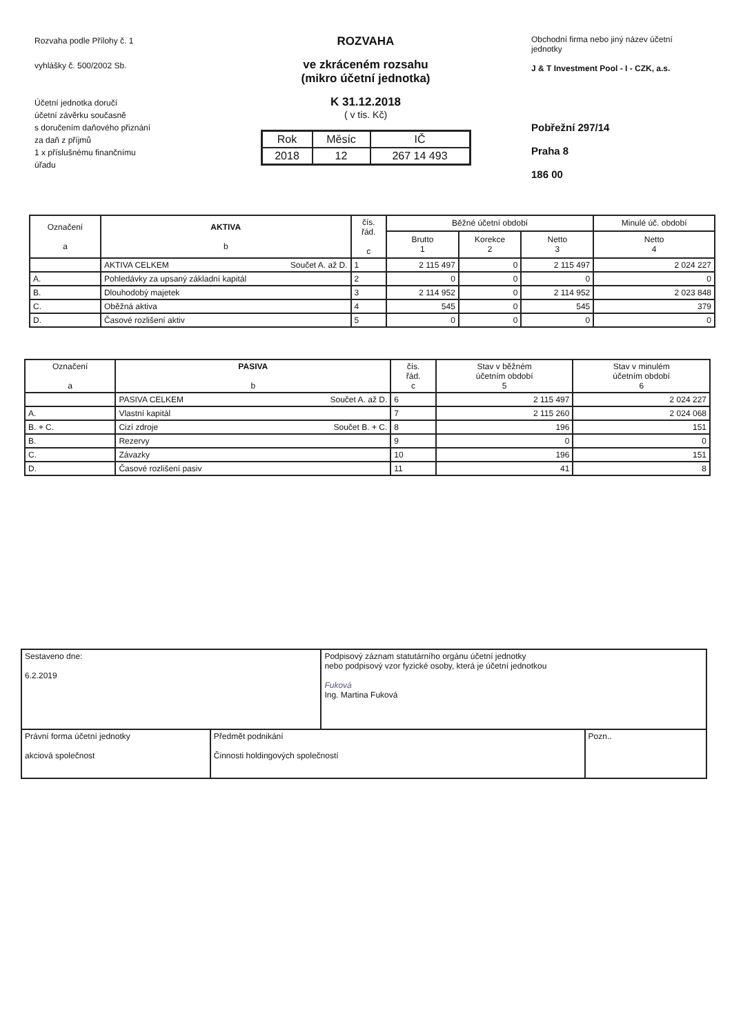Rozvaha podle Přílohy č. 1
vyhlášky č. 500/2002 Sb.
Účetní jednotka doručí
účetní závěrku současně
s doručením daňového přiznání
za daň z příjmů
1 x příslušnému finančnímu
úřadu
ROZVAHA
ve zkráceném rozsahu
(mikro účetní jednotka)
K 31.12.2018
( v tis. Kč)
| Rok | Měsíc | IČ |
| 2018 | 12 | 267 14 493 |
Obchodní firma nebo jiný název účetní jednotky
J & T Investment Pool - I - CZK, a.s.
Pobřežní 297/14
Praha 8
186 00
| Označení a | AKTIVA b | čís. řád. c | Běžné účetní období | | | Minulé úč. období |
| --- | --- | --- | --- | --- | --- | --- |
| | | | Brutto 1 | Korekce 2 | Netto 3 | Netto 4 |
| | AKTIVA CELKEM Součet A. až D. | 1 | 2 115 497 | 0 | 2 115 497 | 2 024 227 |
| A. | Pohledávky za upsaný základní kapitál | 2 | 0 | 0 | 0 | 0 |
| B. | Dlouhodobý majetek | 3 | 2 114 952 | 0 | 2 114 952 | 2 023 848 |
| C. | Oběžná aktiva | 4 | 545 | 0 | 545 | 379 |
| D. | Časové rozlišení aktiv | 5 | 0 | 0 | 0 | 0 |
| Označení a | PASIVA b | čís. řád. c | Stav v běžném účetním období 5 | Stav v minulém účetním období 6 |
| --- | --- | --- | --- | --- |
| | PASIVA CELKEM Součet A. až D. | 6 | 2 115 497 | 2 024 227 |
| A. | Vlastní kapitál | 7 | 2 115 260 | 2 024 068 |
| B. + C. | Cizí zdroje Součet B. + C. | 8 | 196 | 151 |
| B. | Rezervy | 9 | 0 | 0 |
| C. | Závazky | 10 | 196 | 151 |
| D. | Časové rozlišení pasiv | 11 | 41 | 8 |
| Sestaveno dne: 6.2.2019 | | Podpisový záznam statutárního orgánu účetní jednotky nebo podpisový vzor fyzické osoby, která je účetní jednotkou Fuková Ing. Martina Fuková | |
| Právní forma účetní jednotky akciová společnost | Předmět podnikání Činnosti holdingových společností | | Pozn.. |